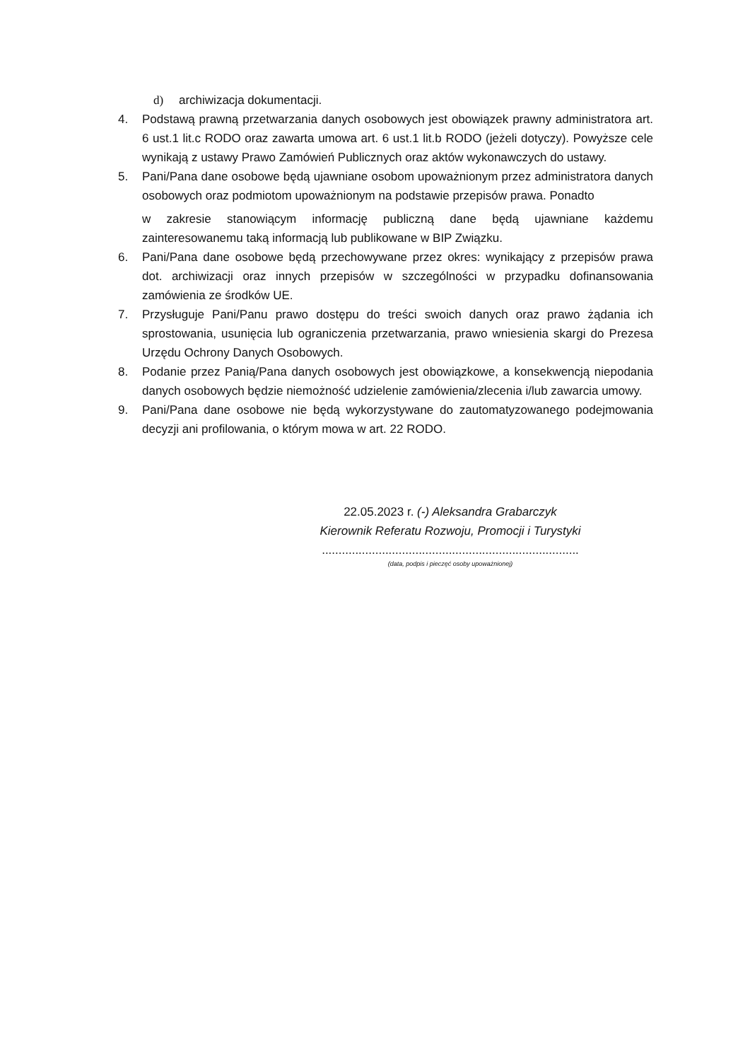d) archiwizacja dokumentacji.
4. Podstawą prawną przetwarzania danych osobowych jest obowiązek prawny administratora art. 6 ust.1 lit.c RODO oraz zawarta umowa art. 6 ust.1 lit.b RODO (jeżeli dotyczy). Powyższe cele wynikają z ustawy Prawo Zamówień Publicznych oraz aktów wykonawczych do ustawy.
5. Pani/Pana dane osobowe będą ujawniane osobom upoważnionym przez administratora danych osobowych oraz podmiotom upoważnionym na podstawie przepisów prawa. Ponadto
w zakresie stanowiącym informację publiczną dane będą ujawniane każdemu zainteresowanemu taką informacją lub publikowane w BIP Związku.
6. Pani/Pana dane osobowe będą przechowywane przez okres: wynikający z przepisów prawa dot. archiwizacji oraz innych przepisów w szczególności w przypadku dofinansowania zamówienia ze środków UE.
7. Przysługuje Pani/Panu prawo dostępu do treści swoich danych oraz prawo żądania ich sprostowania, usunięcia lub ograniczenia przetwarzania, prawo wniesienia skargi do Prezesa Urzędu Ochrony Danych Osobowych.
8. Podanie przez Panią/Pana danych osobowych jest obowiązkowe, a konsekwencją niepodania danych osobowych będzie niemożność udzielenie zamówienia/zlecenia i/lub zawarcia umowy.
9. Pani/Pana dane osobowe nie będą wykorzystywane do zautomatyzowanego podejmowania decyzji ani profilowania, o którym mowa w art. 22 RODO.
22.05.2023 r. (-) Aleksandra Grabarczyk
Kierownik Referatu Rozwoju, Promocji i Turystyki
.............................................................................
(data, podpis i pieczęć osoby upoważnionej)